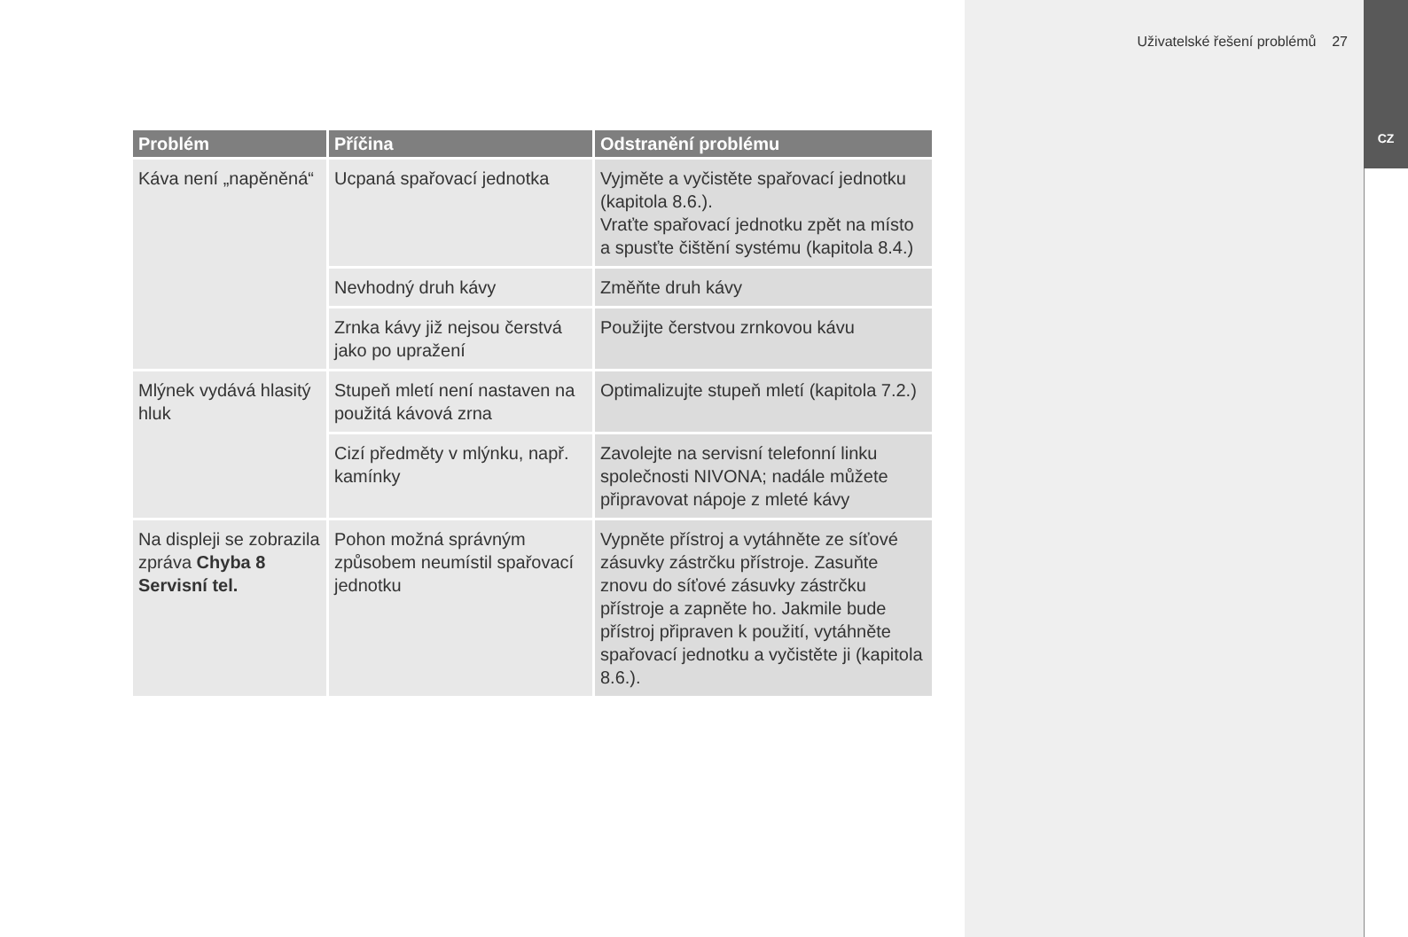Uživatelské řešení problémů 27
CZ
| Problém | Příčina | Odstranění problému |
| --- | --- | --- |
| Káva není „napěněná“ | Ucpaná spařovací jednotka | Vyjměte a vyčistěte spařovací jednotku (kapitola 8.6.). Vraťte spařovací jednotku zpět na místo a spusťte čištění systému (kapitola 8.4.) |
| | Nevhodný druh kávy | Změňte druh kávy |
| | Zrnka kávy již nejsou čerstvá jako po upražení | Použijte čerstvou zrnkovou kávu |
| Mlýnek vydává hlasitý hluk | Stupeň mletí není nastaven na použitá kávová zrna | Optimalizujte stupeň mletí (kapitola 7.2.) |
| | Cizí předměty v mlýnku, např. kamínky | Zavolejte na servisní telefonní linku společnosti NIVONA; nadále můžete připravovat nápoje z mleté kávy |
| Na displeji se zobrazila zpráva Chyba 8 Servisní tel. | Pohon možná správným způsobem neumístil spařovací jednotku | Vypněte přístroj a vytáhněte ze síťové zásuvky zástrčku přístroje. Zasuňte znovu do síťové zásuvky zástrčku přístroje a zapněte ho. Jakmile bude přístroj připraven k použití, vytáhněte spařovací jednotku a vyčistěte ji (kapitola 8.6.). |